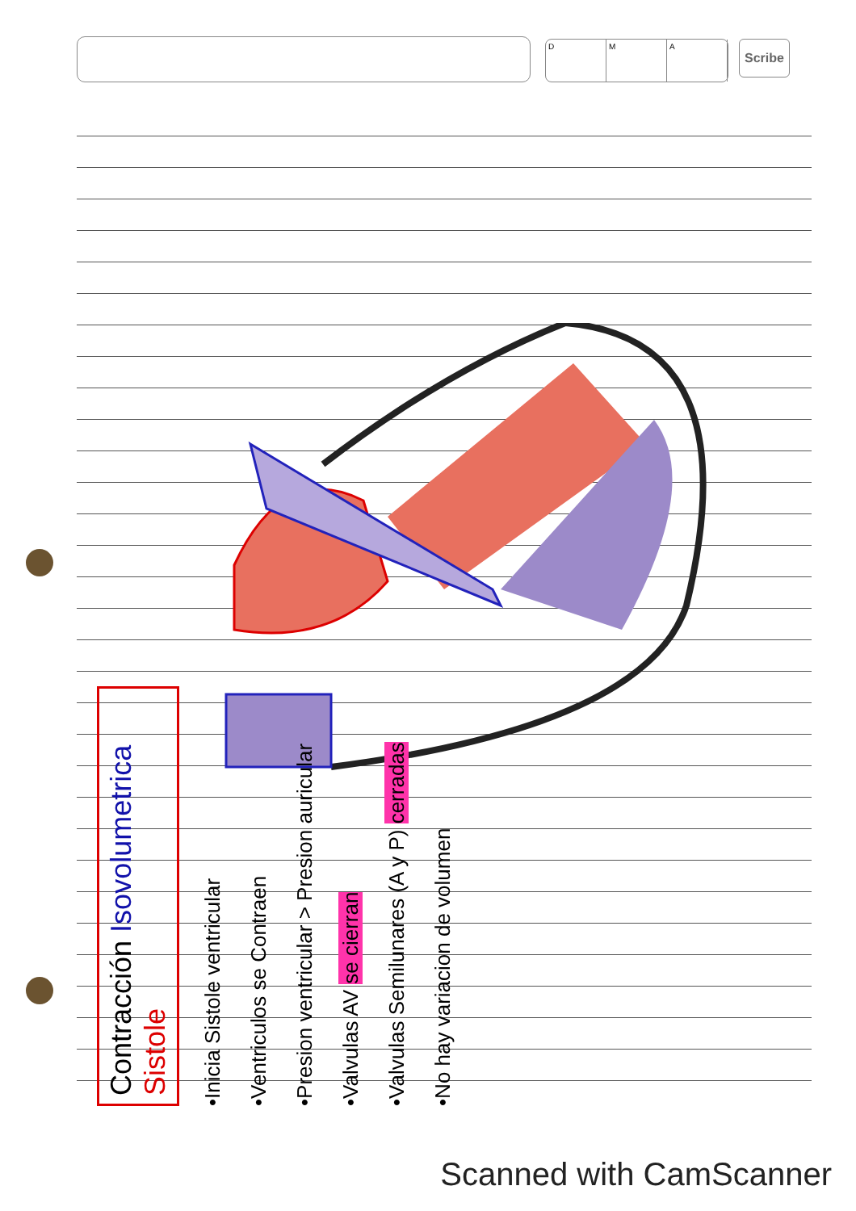D M A Scribe
Contracción Isovolumetrica Sistole
•Inicia Sistole ventricular
•Ventriculos se Contraen
•Presion ventricular > Presion auricular
•Valvulas AV se cierran
•Valvulas Semilunares (A y P) cerradas
•No hay variacion de volumen
Scanned with CamScanner